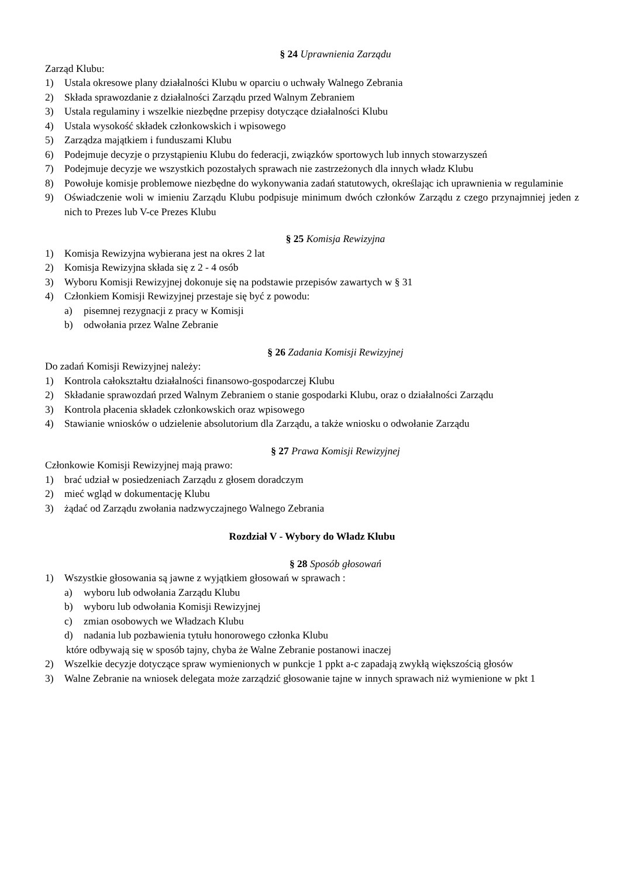§ 24 Uprawnienia Zarządu
Zarząd Klubu:
1) Ustala okresowe plany działalności Klubu w oparciu o uchwały Walnego Zebrania
2) Składa sprawozdanie z działalności Zarządu przed Walnym Zebraniem
3) Ustala regulaminy i wszelkie niezbędne przepisy dotyczące działalności Klubu
4) Ustala wysokość składek członkowskich i wpisowego
5) Zarządza majątkiem i funduszami Klubu
6) Podejmuje decyzje o przystąpieniu Klubu do federacji, związków sportowych lub innych stowarzyszeń
7) Podejmuje decyzje we wszystkich pozostałych sprawach nie zastrzeżonych dla innych władz Klubu
8) Powołuje komisje problemowe niezbędne do wykonywania zadań statutowych, określając ich uprawnienia w regulaminie
9) Oświadczenie woli w imieniu Zarządu Klubu podpisuje minimum dwóch członków Zarządu z czego przynajmniej jeden z nich to Prezes lub V-ce Prezes Klubu
§ 25 Komisja Rewizyjna
1) Komisja Rewizyjna wybierana jest na okres 2 lat
2) Komisja Rewizyjna składa się z 2 - 4 osób
3) Wyboru Komisji Rewizyjnej dokonuje się na podstawie przepisów zawartych w § 31
4) Członkiem Komisji Rewizyjnej przestaje się być z powodu:
a) pisemnej rezygnacji z pracy w Komisji
b) odwołania przez Walne Zebranie
§ 26 Zadania Komisji Rewizyjnej
Do zadań Komisji Rewizyjnej należy:
1) Kontrola całokształtu działalności finansowo-gospodarczej Klubu
2) Składanie sprawozdań przed Walnym Zebraniem o stanie gospodarki Klubu, oraz o działalności Zarządu
3) Kontrola płacenia składek członkowskich oraz wpisowego
4) Stawianie wniosków o udzielenie absolutorium dla Zarządu, a także wniosku o odwołanie Zarządu
§ 27 Prawa Komisji Rewizyjnej
Członkowie Komisji Rewizyjnej mają prawo:
1) brać udział w posiedzeniach Zarządu z głosem doradczym
2) mieć wgląd w dokumentację Klubu
3) żądać od Zarządu zwołania nadzwyczajnego Walnego Zebrania
Rozdział V - Wybory do Władz Klubu
§ 28 Sposób głosowań
1) Wszystkie głosowania są jawne z wyjątkiem głosowań w sprawach :
a) wyboru lub odwołania Zarządu Klubu
b) wyboru lub odwołania Komisji Rewizyjnej
c) zmian osobowych we Władzach Klubu
d) nadania lub pozbawienia tytułu honorowego członka Klubu
które odbywają się w sposób tajny, chyba że Walne Zebranie postanowi inaczej
2) Wszelkie decyzje dotyczące spraw wymienionych w punkcje 1 ppkt a-c zapadają zwykłą większością głosów
3) Walne Zebranie na wniosek delegata może zarządzić głosowanie tajne w innych sprawach niż wymienione w pkt 1